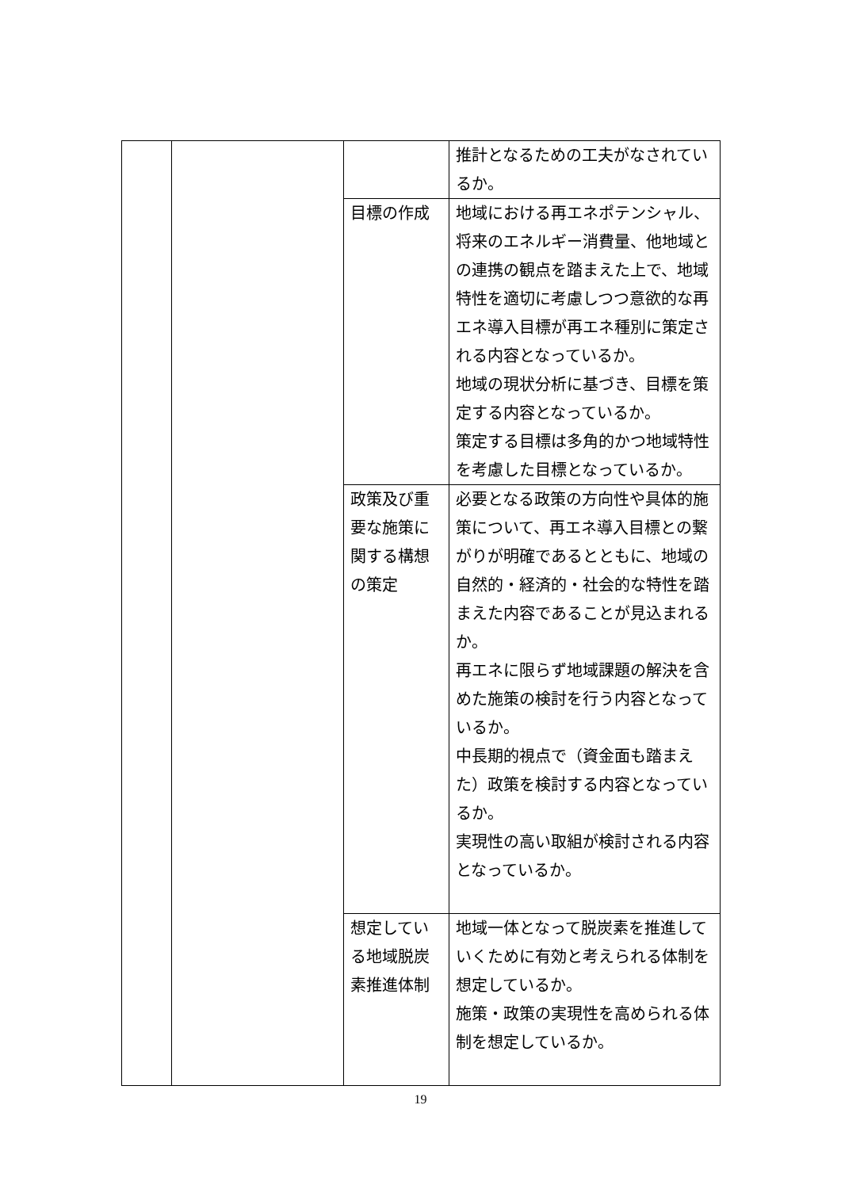| | | | 推計となるための工夫がなされているか。 |
| | | 目標の作成 | 地域における再エネポテンシャル、将来のエネルギー消費量、他地域との連携の観点を踏まえた上で、地域特性を適切に考慮しつつ意欲的な再エネ導入目標が再エネ種別に策定される内容となっているか。 地域の現状分析に基づき、目標を策定する内容となっているか。 策定する目標は多角的かつ地域特性を考慮した目標となっているか。 |
| | | 政策及び重要な施策に関する構想の策定 | 必要となる政策の方向性や具体的施策について、再エネ導入目標との繋がりが明確であるとともに、地域の自然的・経済的・社会的な特性を踏まえた内容であることが見込まれるか。 再エネに限らず地域課題の解決を含めた施策の検討を行う内容となっているか。 中長期的視点で（資金面も踏まえた）政策を検討する内容となっているか。 実現性の高い取組が検討される内容となっているか。 |
| | | 想定している地域脱炭素推進体制 | 地域一体となって脱炭素を推進していくために有効と考えられる体制を想定しているか。 施策・政策の実現性を高められる体制を想定しているか。 |
19